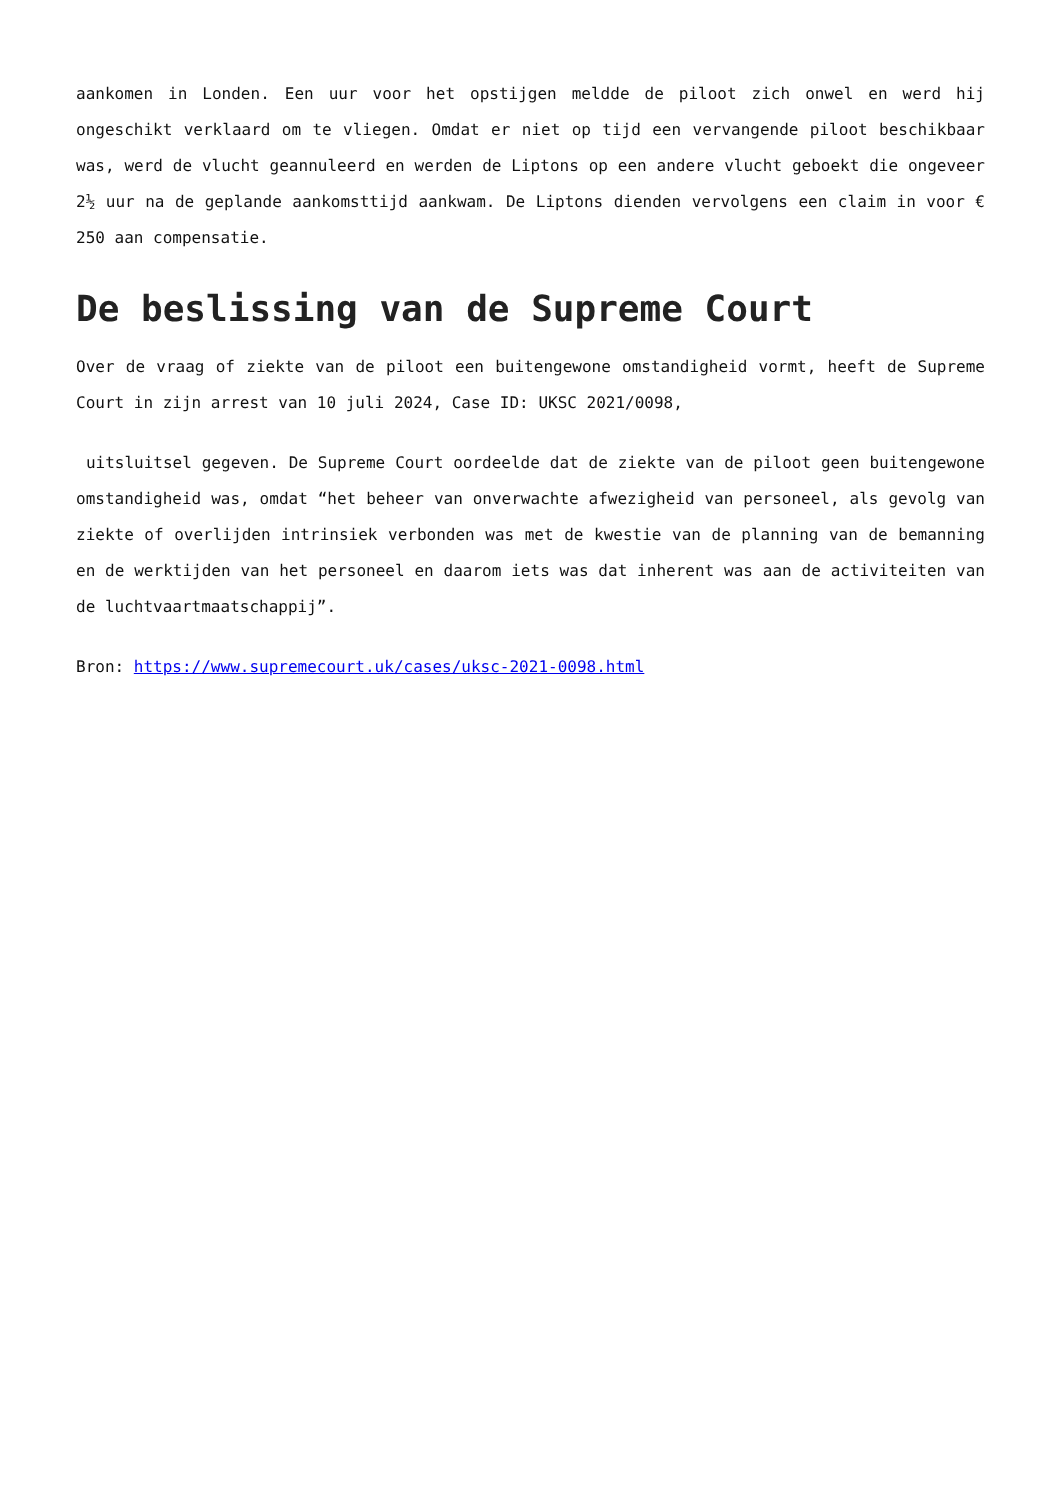aankomen in Londen. Een uur voor het opstijgen meldde de piloot zich onwel en werd hij ongeschikt verklaard om te vliegen. Omdat er niet op tijd een vervangende piloot beschikbaar was, werd de vlucht geannuleerd en werden de Liptons op een andere vlucht geboekt die ongeveer 2½ uur na de geplande aankomsttijd aankwam. De Liptons dienden vervolgens een claim in voor € 250 aan compensatie.
De beslissing van de Supreme Court
Over de vraag of ziekte van de piloot een buitengewone omstandigheid vormt, heeft de Supreme Court in zijn arrest van 10 juli 2024, Case ID: UKSC 2021/0098,
uitsluitsel gegeven. De Supreme Court oordeelde dat de ziekte van de piloot geen buitengewone omstandigheid was, omdat “het beheer van onverwachte afwezigheid van personeel, als gevolg van ziekte of overlijden intrinsiek verbonden was met de kwestie van de planning van de bemanning en de werktijden van het personeel en daarom iets was dat inherent was aan de activiteiten van de luchtvaartmaatschappij”.
Bron: https://www.supremecourt.uk/cases/uksc-2021-0098.html